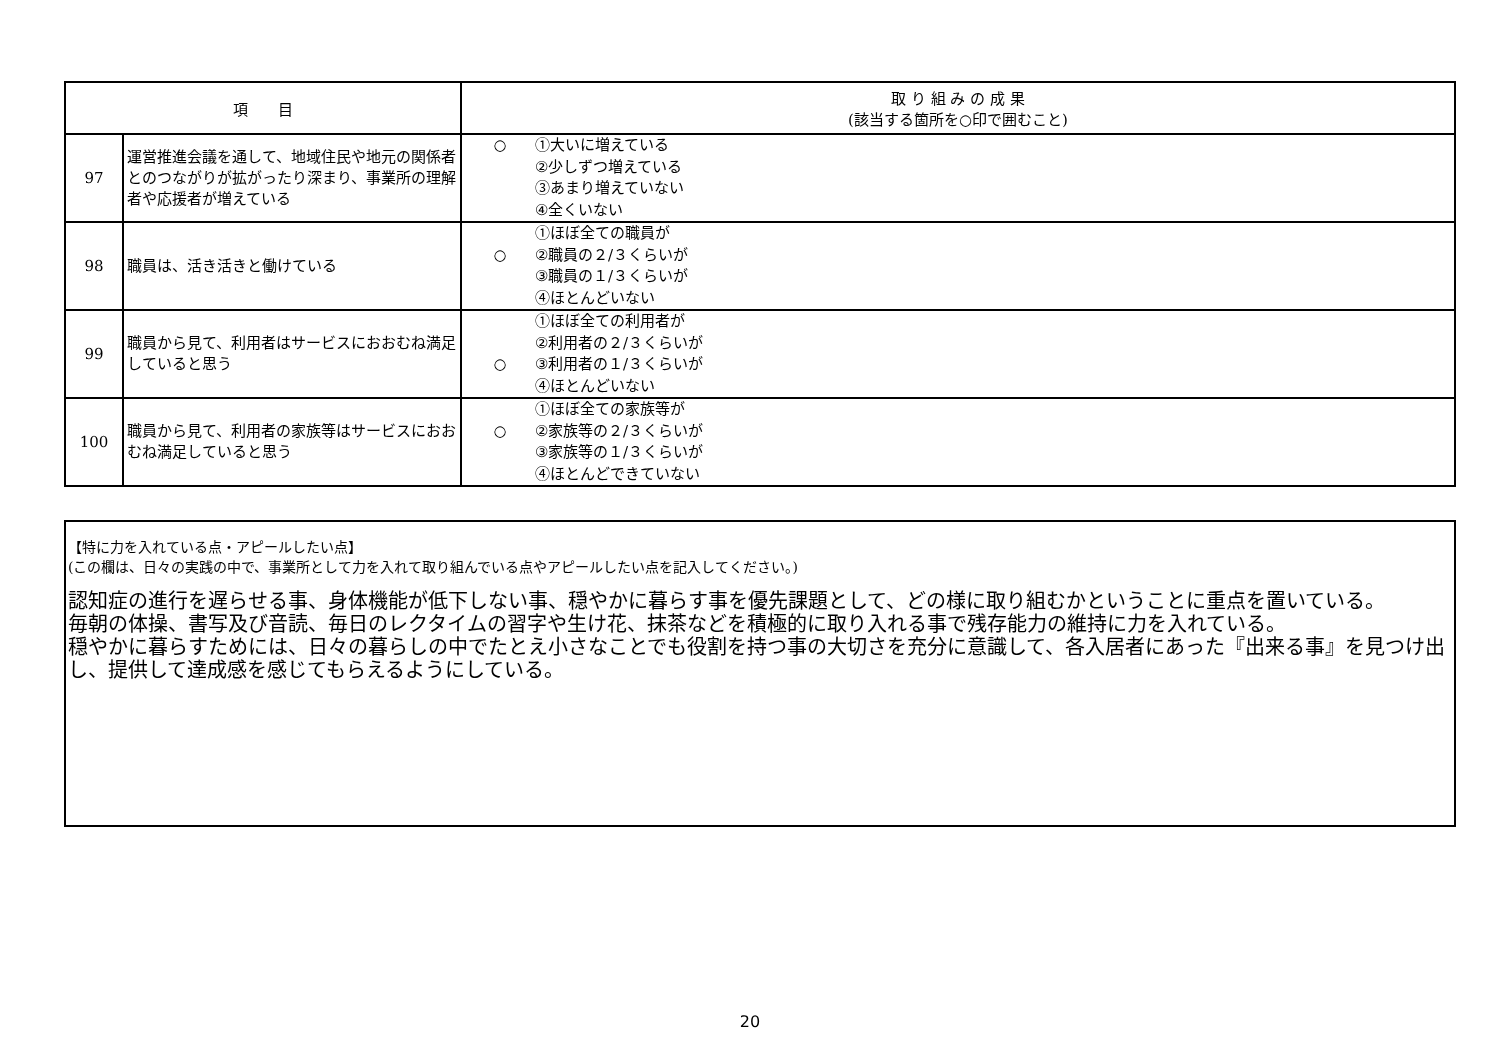| 項 目 | | 取 り 組 み の 成 果 (該当する箇所を○印で囲むこと) |
| --- | --- | --- |
| 97 | 運営推進会議を通して、地域住民や地元の関係者とのつながりが拡がったり深まり、事業所の理解者や応援者が増えている | ○ ①大いに増えている ②少しずつ増えている ③あまり増えていない ④全くいない |
| 98 | 職員は、活き活きと働けている | ①ほぼ全ての職員が ○ ②職員の２/３くらいが ③職員の１/３くらいが ④ほとんどいない |
| 99 | 職員から見て、利用者はサービスにおおむね満足していると思う | ①ほぼ全ての利用者が ②利用者の２/３くらいが ○ ③利用者の１/３くらいが ④ほとんどいない |
| 100 | 職員から見て、利用者の家族等はサービスにおおむね満足していると思う | ①ほぼ全ての家族等が ○ ②家族等の２/３くらいが ③家族等の１/３くらいが ④ほとんどできていない |
【特に力を入れている点・アピールしたい点】
(この欄は、日々の実践の中で、事業所として力を入れて取り組んでいる点やアピールしたい点を記入してください。)
認知症の進行を遅らせる事、身体機能が低下しない事、穏やかに暮らす事を優先課題として、どの様に取り組むかということに重点を置いている。　　　　　　　　　　　毎朝の体操、書写及び音読、毎日のレクタイムの習字や生け花、抹茶などを積極的に取り入れる事で残存能力の維持に力を入れている。　　　　　　　　　　　　　　　　　穏やかに暮らすためには、日々の暮らしの中でたとえ小さなことでも役割を持つ事の大切さを充分に意識して、各入居者にあった『出来る事』を見つけ出し、提供して達成感を感じてもらえるようにしている。
20